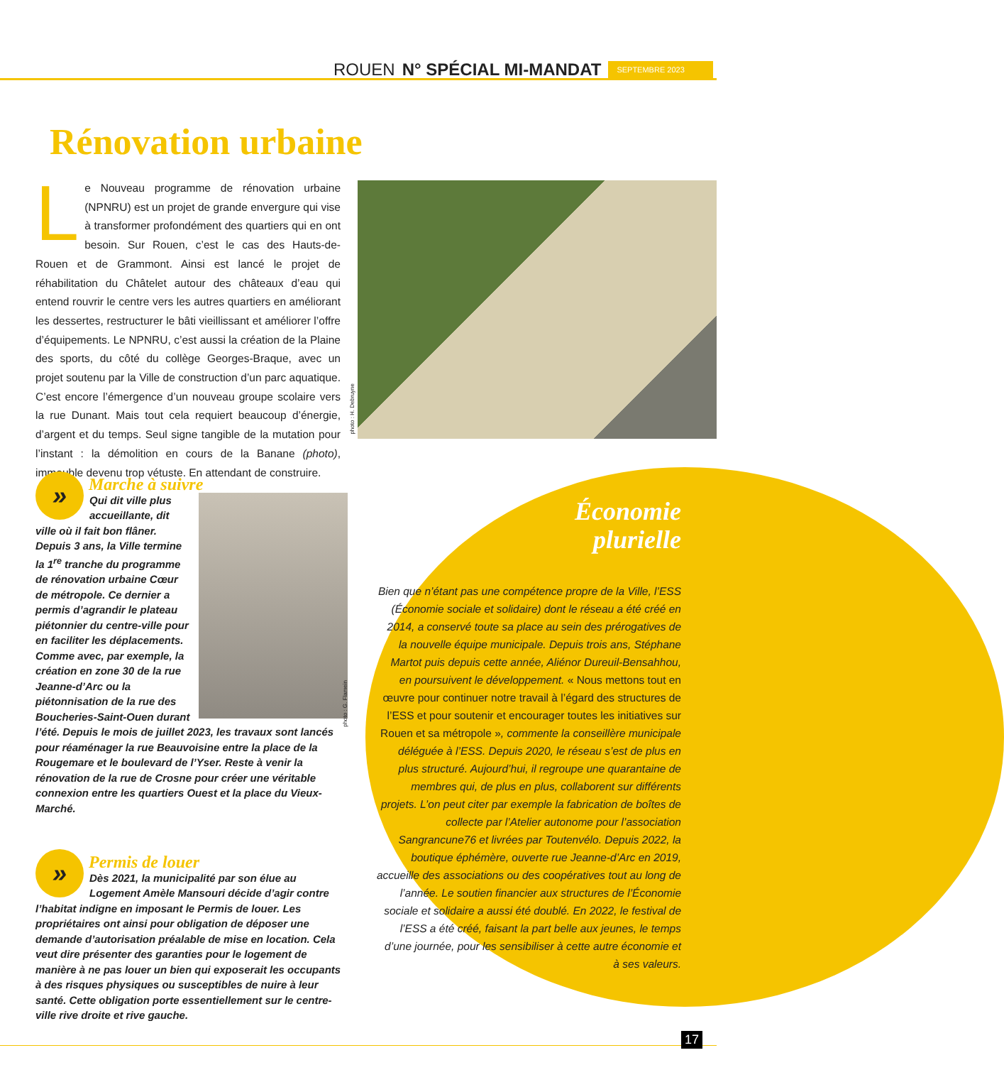ROUEN N° SPÉCIAL MI-MANDAT SEPTEMBRE 2023
Rénovation urbaine
Le Nouveau programme de rénovation urbaine (NPNRU) est un projet de grande envergure qui vise à transformer profondément des quartiers qui en ont besoin. Sur Rouen, c’est le cas des Hauts-de-Rouen et de Grammont. Ainsi est lancé le projet de réhabilitation du Châtelet autour des châteaux d’eau qui entend rouvrir le centre vers les autres quartiers en améliorant les dessertes, restructurer le bâti vieillissant et améliorer l’offre d’équipements. Le NPNRU, c’est aussi la création de la Plaine des sports, du côté du collège Georges-Braque, avec un projet soutenu par la Ville de construction d’un parc aquatique. C’est encore l’émergence d’un nouveau groupe scolaire vers la rue Dunant. Mais tout cela requiert beaucoup d’énergie, d’argent et du temps. Seul signe tangible de la mutation pour l’instant : la démolition en cours de la Banane (photo), immeuble devenu trop vétuste. En attendant de construire.
photo : H. Debruyne
Marche à suivre
»
Qui dit ville plus accueillante, dit ville où il fait bon flâner. Depuis 3 ans, la Ville termine la 1<sup>re</sup> tranche du programme de rénovation urbaine Cœur de métropole. Ce dernier a permis d’agrandir le plateau piétonnier du centre-ville pour en faciliter les déplacements. Comme avec, par exemple, la création en zone 30 de la rue Jeanne-d’Arc ou la piétonnisation de la rue des Boucheries-Saint-Ouen durant l’été. Depuis le mois de juillet 2023, les travaux sont lancés pour réaménager la rue Beauvoisine entre la place de la Rougemare et le boulevard de l’Yser. Reste à venir la rénovation de la rue de Crosne pour créer une véritable connexion entre les quartiers Ouest et la place du Vieux-Marché.
photo : G. Flamein
Permis de louer
»
Dès 2021, la municipalité par son élue au Logement Amèle Mansouri décide d’agir contre l’habitat indigne en imposant le Permis de louer. Les propriétaires ont ainsi pour obligation de déposer une demande d’autorisation préalable de mise en location. Cela veut dire présenter des garanties pour le logement de manière à ne pas louer un bien qui exposerait les occupants à des risques physiques ou susceptibles de nuire à leur santé. Cette obligation porte essentiellement sur le centre-ville rive droite et rive gauche.
Économie
plurielle
Bien que n’étant pas une compétence propre de la Ville, l’ESS (Économie sociale et solidaire) dont le réseau a été créé en 2014, a conservé toute sa place au sein des prérogatives de la nouvelle équipe municipale. Depuis trois ans, Stéphane Martot puis depuis cette année, Aliénor Dureuil-Bensahhou, en poursuivent le développement. « Nous mettons tout en œuvre pour continuer notre travail à l’égard des structures de l’ESS et pour soutenir et encourager toutes les initiatives sur Rouen et sa métropole », commente la conseillère municipale déléguée à l’ESS. Depuis 2020, le réseau s’est de plus en plus structuré. Aujourd’hui, il regroupe une quarantaine de membres qui, de plus en plus, collaborent sur différents projets. L’on peut citer par exemple la fabrication de boîtes de collecte par l’Atelier autonome pour l’association Sangrancune76 et livrées par Toutenvélo. Depuis 2022, la boutique éphémère, ouverte rue Jeanne-d’Arc en 2019, accueille des associations ou des coopératives tout au long de l’année. Le soutien financier aux structures de l’Économie sociale et solidaire a aussi été doublé. En 2022, le festival de l’ESS a été créé, faisant la part belle aux jeunes, le temps d’une journée, pour les sensibiliser à cette autre économie et à ses valeurs.
17